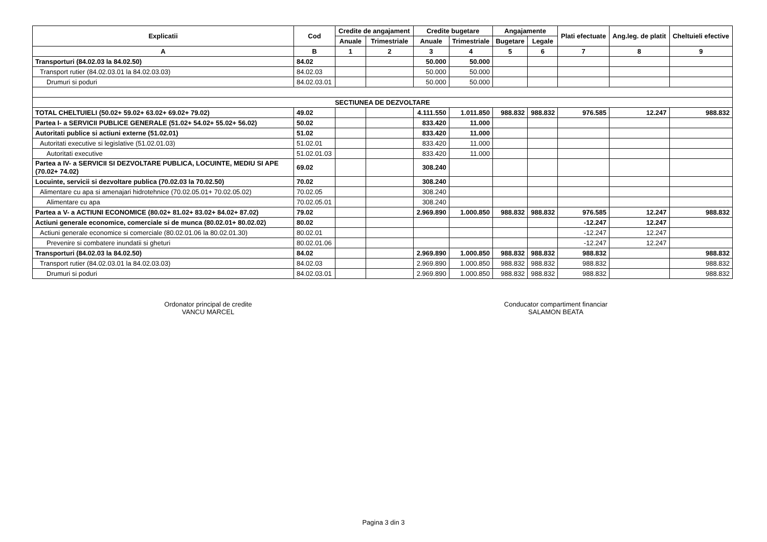| Explicatii | Cod | Credite de angajament | | Credite bugetare | | Angajamente | | Plati efectuate | Ang.leg. de platit | Cheltuieli efective |
| --- | --- | --- | --- | --- | --- | --- | --- | --- | --- | --- |
| | | Anuale | Trimestriale | Anuale | Trimestriale | Bugetare | Legale | | | |
| A | B | 1 | 2 | 3 | 4 | 5 | 6 | 7 | 8 | 9 |
| Transporturi (84.02.03 la 84.02.50) | 84.02 | | | 50.000 | 50.000 | | | | | |
| Transport rutier (84.02.03.01 la 84.02.03.03) | 84.02.03 | | | 50.000 | 50.000 | | | | | |
| Drumuri si poduri | 84.02.03.01 | | | 50.000 | 50.000 | | | | | |
| SECTIUNEA DE DEZVOLTARE | | | | | | | | | | |
| TOTAL CHELTUIELI (50.02+ 59.02+ 63.02+ 69.02+ 79.02) | 49.02 | | | 4.111.550 | 1.011.850 | 988.832 | 988.832 | 976.585 | 12.247 | 988.832 |
| Partea I- a SERVICII PUBLICE GENERALE (51.02+ 54.02+ 55.02+ 56.02) | 50.02 | | | 833.420 | 11.000 | | | | | |
| Autoritati publice si actiuni externe (51.02.01) | 51.02 | | | 833.420 | 11.000 | | | | | |
| Autoritati executive si legislative (51.02.01.03) | 51.02.01 | | | 833.420 | 11.000 | | | | | |
| Autoritati executive | 51.02.01.03 | | | 833.420 | 11.000 | | | | | |
| Partea a IV- a SERVICII SI DEZVOLTARE PUBLICA, LOCUINTE, MEDIU SI APE (70.02+ 74.02) | 69.02 | | | 308.240 | | | | | | |
| Locuinte, servicii si dezvoltare publica (70.02.03 la 70.02.50) | 70.02 | | | 308.240 | | | | | | |
| Alimentare cu apa si amenajari hidrotehnice (70.02.05.01+ 70.02.05.02) | 70.02.05 | | | 308.240 | | | | | | |
| Alimentare cu apa | 70.02.05.01 | | | 308.240 | | | | | | |
| Partea a V- a ACTIUNI ECONOMICE (80.02+ 81.02+ 83.02+ 84.02+ 87.02) | 79.02 | | | 2.969.890 | 1.000.850 | 988.832 | 988.832 | 976.585 | 12.247 | 988.832 |
| Actiuni generale economice, comerciale si de munca (80.02.01+ 80.02.02) | 80.02 | | | | | | | -12.247 | 12.247 | |
| Actiuni generale economice si comerciale (80.02.01.06 la 80.02.01.30) | 80.02.01 | | | | | | | -12.247 | 12.247 | |
| Prevenire si combatere inundatii si gheturi | 80.02.01.06 | | | | | | | -12.247 | 12.247 | |
| Transporturi (84.02.03 la 84.02.50) | 84.02 | | | 2.969.890 | 1.000.850 | 988.832 | 988.832 | 988.832 | | 988.832 |
| Transport rutier (84.02.03.01 la 84.02.03.03) | 84.02.03 | | | 2.969.890 | 1.000.850 | 988.832 | 988.832 | 988.832 | | 988.832 |
| Drumuri si poduri | 84.02.03.01 | | | 2.969.890 | 1.000.850 | 988.832 | 988.832 | 988.832 | | 988.832 |
Ordonator principal de credite
VANCU MARCEL
Conducator compartiment financiar
SALAMON BEATA
Pagina 3 din 3